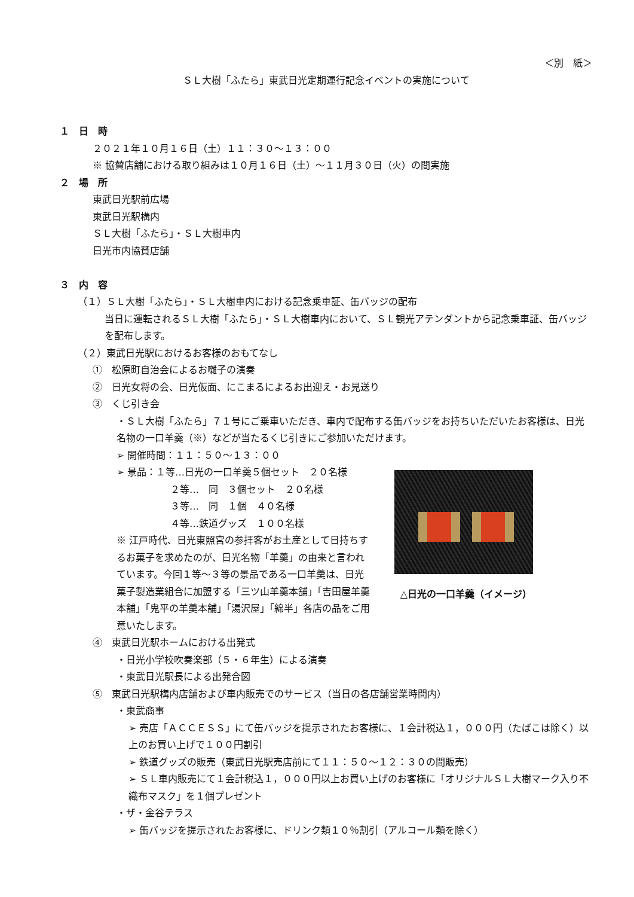＜別　紙＞
ＳＬ大樹「ふたら」東武日光定期運行記念イベントの実施について
１　日　時
２０２１年１０月１６日（土）１１：３０～１３：００
※ 協賛店舗における取り組みは１０月１６日（土）～１１月３０日（火）の間実施
２　場　所
東武日光駅前広場
東武日光駅構内
ＳＬ大樹「ふたら」・ＳＬ大樹車内
日光市内協賛店舗
３　内　容
（１）ＳＬ大樹「ふたら」・ＳＬ大樹車内における記念乗車証、缶バッジの配布
当日に運転されるＳＬ大樹「ふたら」・ＳＬ大樹車内において、ＳＬ観光アテンダントから記念乗車証、缶バッジを配布します。
（２）東武日光駅におけるお客様のおもてなし
①　松原町自治会によるお囃子の演奏
②　日光女将の会、日光仮面、にこまるによるお出迎え・お見送り
③　くじ引き会
・ＳＬ大樹「ふたら」７１号にご乗車いただき、車内で配布する缶バッジをお持ちいただいたお客様は、日光名物の一口羊羹（※）などが当たるくじ引きにご参加いただけます。
➢ 開催時間：１１：５０～１３：００
➢ 景品：１等…日光の一口羊羹５個セット　２０名様
２等…　同　３個セット　２０名様
３等…　同　１個　４０名様
４等…鉄道グッズ　１００名様
※ 江戸時代、日光東照宮の参拝客がお土産として日持ちするお菓子を求めたのが、日光名物「羊羹」の由来と言われています。今回１等～３等の景品である一口羊羹は、日光菓子製造業組合に加盟する「三ツ山羊羹本舗」「吉田屋羊羹本舗」「鬼平の羊羹本舗」「湯沢屋」「綿半」各店の品をご用意いたします。
△日光の一口羊羹（イメージ）
④　東武日光駅ホームにおける出発式
・日光小学校吹奏楽部（５・６年生）による演奏
・東武日光駅長による出発合図
⑤　東武日光駅構内店舗および車内販売でのサービス（当日の各店舗営業時間内）
・東武商事
➢ 売店「ＡＣＣＥＳＳ」にて缶バッジを提示されたお客様に、１会計税込１，０００円（たばこは除く）以上のお買い上げで１００円割引
➢ 鉄道グッズの販売（東武日光駅売店前にて１１：５０～１２：３０の間販売）
➢ ＳＬ車内販売にて１会計税込１，０００円以上お買い上げのお客様に「オリジナルＳＬ大樹マーク入り不織布マスク」を１個プレゼント
・ザ・金谷テラス
➢ 缶バッジを提示されたお客様に、ドリンク類１０％割引（アルコール類を除く）